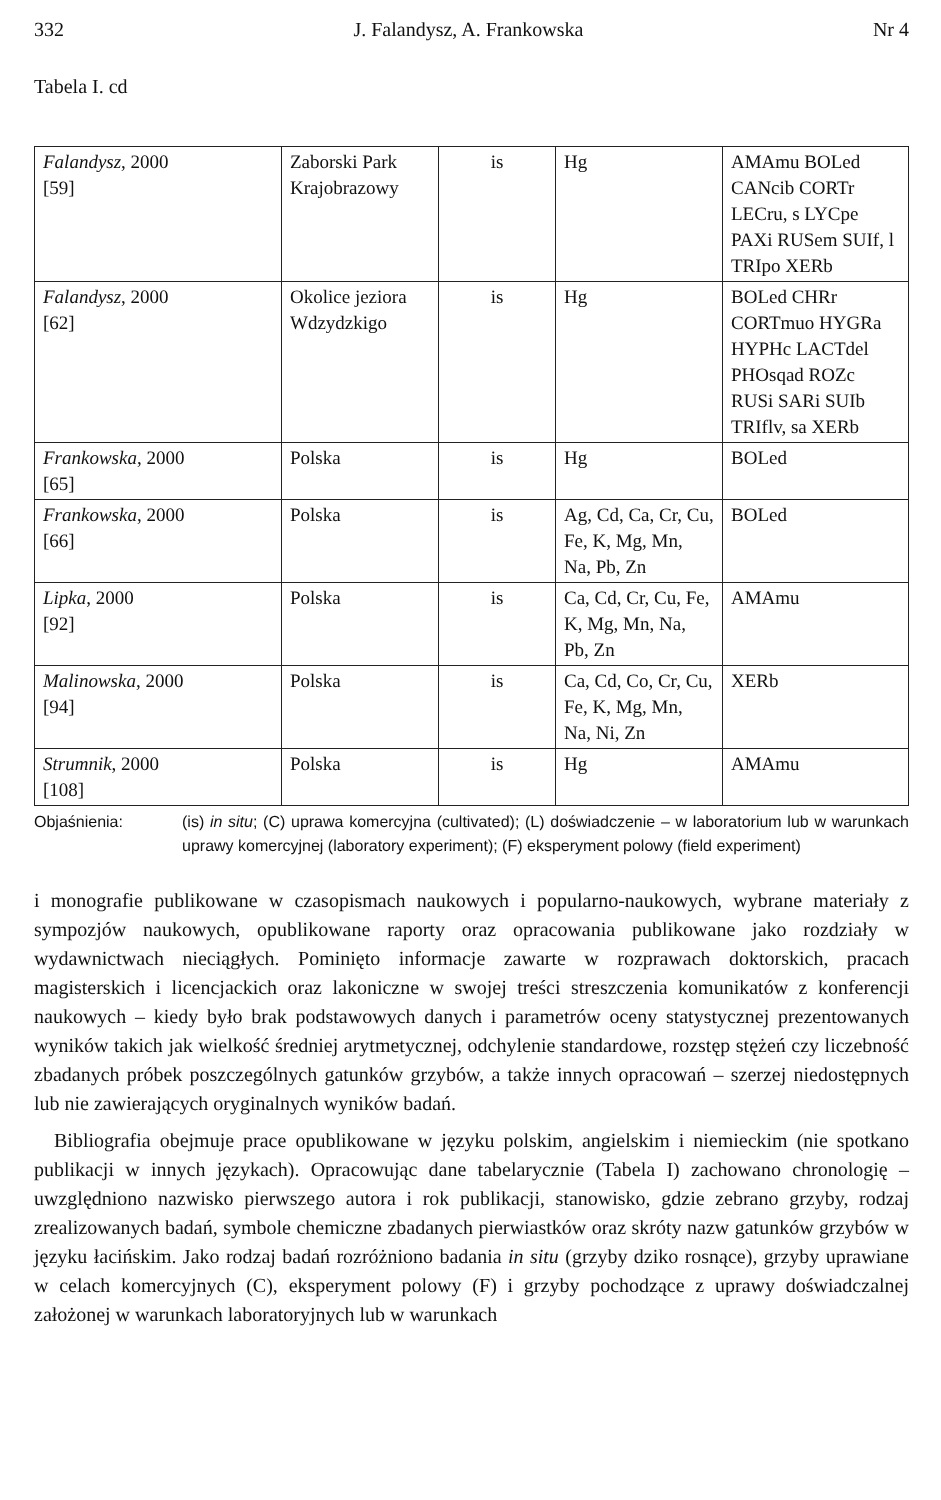332 J. Falandysz, A. Frankowska Nr 4
Tabela I. cd
| Falandysz , 2000 [59] | Zaborski Park Krajobrazowy | is | Hg | AMAmu BOLed CANcib CORTr LECru, s LYCpe PAXi RUSem SUIf, l TRIpo XERb |
| Falandysz , 2000 [62] | Okolice jeziora Wdzydzkigo | is | Hg | BOLed CHRr CORTmuo HYGRa HYPHc LACTdel PHOsqad ROZc RUSi SARi SUIb TRIflv, sa XERb |
| Frankowska , 2000 [65] | Polska | is | Hg | BOLed |
| Frankowska , 2000 [66] | Polska | is | Ag, Cd, Ca, Cr, Cu, Fe, K, Mg, Mn, Na, Pb, Zn | BOLed |
| Lipka , 2000 [92] | Polska | is | Ca, Cd, Cr, Cu, Fe, K, Mg, Mn, Na, Pb, Zn | AMAmu |
| Malinowska , 2000 [94] | Polska | is | Ca, Cd, Co, Cr, Cu, Fe, K, Mg, Mn, Na, Ni, Zn | XERb |
| Strumnik , 2000 [108] | Polska | is | Hg | AMAmu |
Objaśnienia: (is) in situ; (C) uprawa komercyjna (cultivated); (L) doświadczenie – w laboratorium lub w warunkach uprawy komercyjnej (laboratory experiment); (F) eksperyment polowy (field experiment)
i monografie publikowane w czasopismach naukowych i popularno-naukowych, wybrane materiały z sympozjów naukowych, opublikowane raporty oraz opracowania publikowane jako rozdziały w wydawnictwach nieciągłych. Pominięto informacje zawarte w rozprawach doktorskich, pracach magisterskich i licencjackich oraz lakoniczne w swojej treści streszczenia komunikatów z konferencji naukowych – kiedy było brak podstawowych danych i parametrów oceny statystycznej prezentowanych wyników takich jak wielkość średniej arytmetycznej, odchylenie standardowe, rozstęp stężeń czy liczebność zbadanych próbek poszczególnych gatunków grzybów, a także innych opracowań – szerzej niedostępnych lub nie zawierających oryginalnych wyników badań.
Bibliografia obejmuje prace opublikowane w języku polskim, angielskim i niemieckim (nie spotkano publikacji w innych językach). Opracowując dane tabelarycznie (Tabela I) zachowano chronologię – uwzględniono nazwisko pierwszego autora i rok publikacji, stanowisko, gdzie zebrano grzyby, rodzaj zrealizowanych badań, symbole chemiczne zbadanych pierwiastków oraz skróty nazw gatunków grzybów w języku łacińskim. Jako rodzaj badań rozróżniono badania in situ (grzyby dziko rosnące), grzyby uprawiane w celach komercyjnych (C), eksperyment polowy (F) i grzyby pochodzące z uprawy doświadczalnej założonej w warunkach laboratoryjnych lub w warunkach